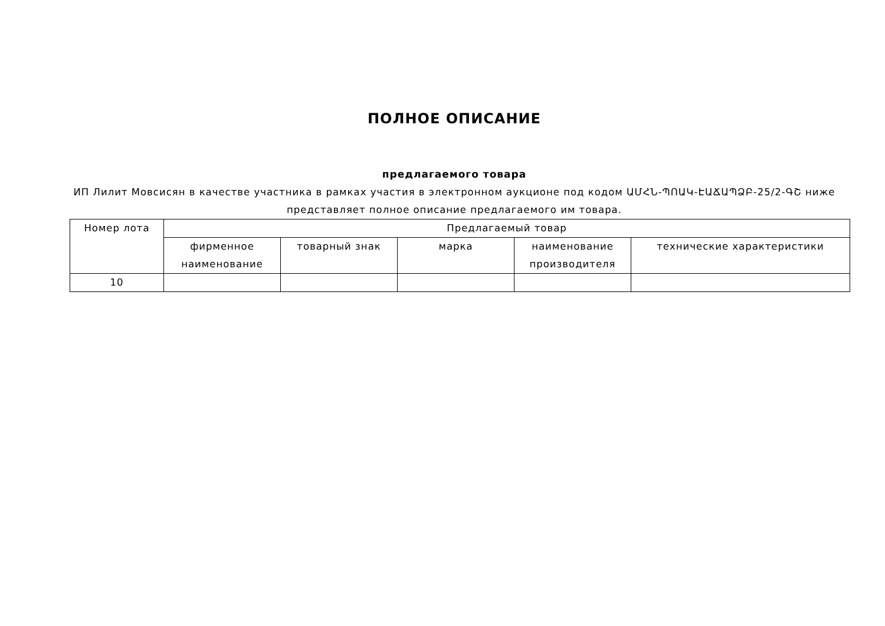ПОЛНОЕ ОПИСАНИЕ
предлагаемого товара
ИП Лилит Мовсисян в качестве участника в рамках участия в электронном аукционе под кодом ԱՄՀՆ-ՊՈԱԿ-ԷԱՃԱՊՁԲ-25/2-ԳՇ ниже представляет полное описание предлагаемого им товара.
| Номер лота | Предлагаемый товар | | | | |
| --- | --- | --- | --- | --- | --- |
| | фирменное наименование | товарный знак | марка | наименование производителя | технические характеристики |
| 10 | | | | | |